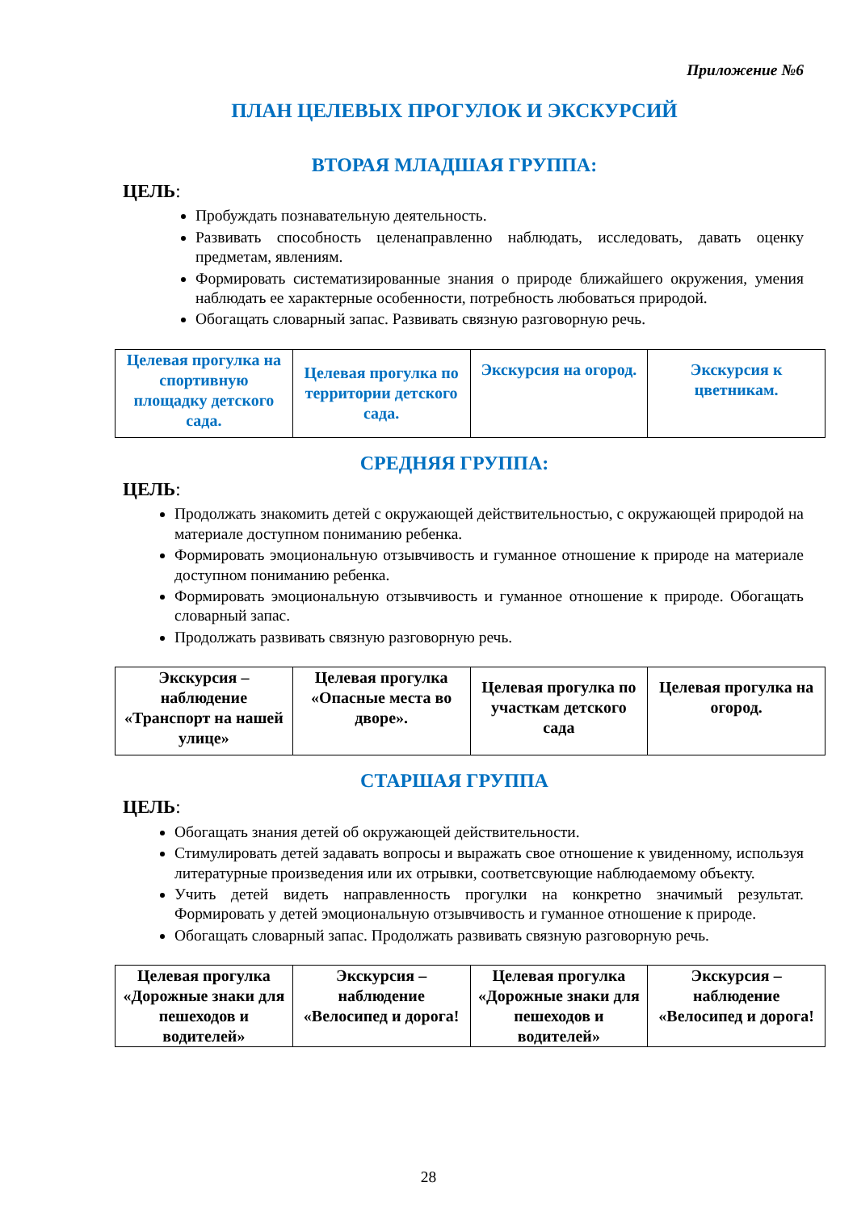Приложение №6
ПЛАН ЦЕЛЕВЫХ ПРОГУЛОК И ЭКСКУРСИЙ
ВТОРАЯ МЛАДШАЯ ГРУППА:
ЦЕЛЬ:
Пробуждать познавательную деятельность.
Развивать способность целенаправленно наблюдать, исследовать, давать оценку предметам, явлениям.
Формировать систематизированные знания о природе ближайшего окружения, умения наблюдать ее характерные особенности, потребность любоваться природой.
Обогащать словарный запас. Развивать связную разговорную речь.
| Целевая прогулка на спортивную площадку детского сада. | Целевая прогулка по территории детского сада. | Экскурсия на огород. | Экскурсия к цветникам. |
СРЕДНЯЯ ГРУППА:
ЦЕЛЬ:
Продолжать знакомить детей с окружающей действительностью, с окружающей природой на материале доступном пониманию ребенка.
Формировать эмоциональную отзывчивость и гуманное отношение к природе на материале доступном пониманию ребенка.
Формировать эмоциональную отзывчивость и гуманное отношение к природе. Обогащать словарный запас.
Продолжать развивать связную разговорную речь.
| Экскурсия – наблюдение «Транспорт на нашей улице» | Целевая прогулка «Опасные места во дворе». | Целевая прогулка по участкам детского сада | Целевая прогулка на огород. |
СТАРШАЯ ГРУППА
ЦЕЛЬ:
Обогащать знания детей об окружающей действительности.
Стимулировать детей задавать вопросы и выражать свое отношение к увиденному, используя литературные произведения или их отрывки, соответсвующие наблюдаемому объекту.
Учить детей видеть направленность прогулки на конкретно значимый результат. Формировать у детей эмоциональную отзывчивость и гуманное отношение к природе.
Обогащать словарный запас. Продолжать развивать связную разговорную речь.
| Целевая прогулка «Дорожные знаки для пешеходов и водителей» | Экскурсия – наблюдение «Велосипед и дорога! | Целевая прогулка «Дорожные знаки для пешеходов и водителей» | Экскурсия – наблюдение «Велосипед и дорога! |
28